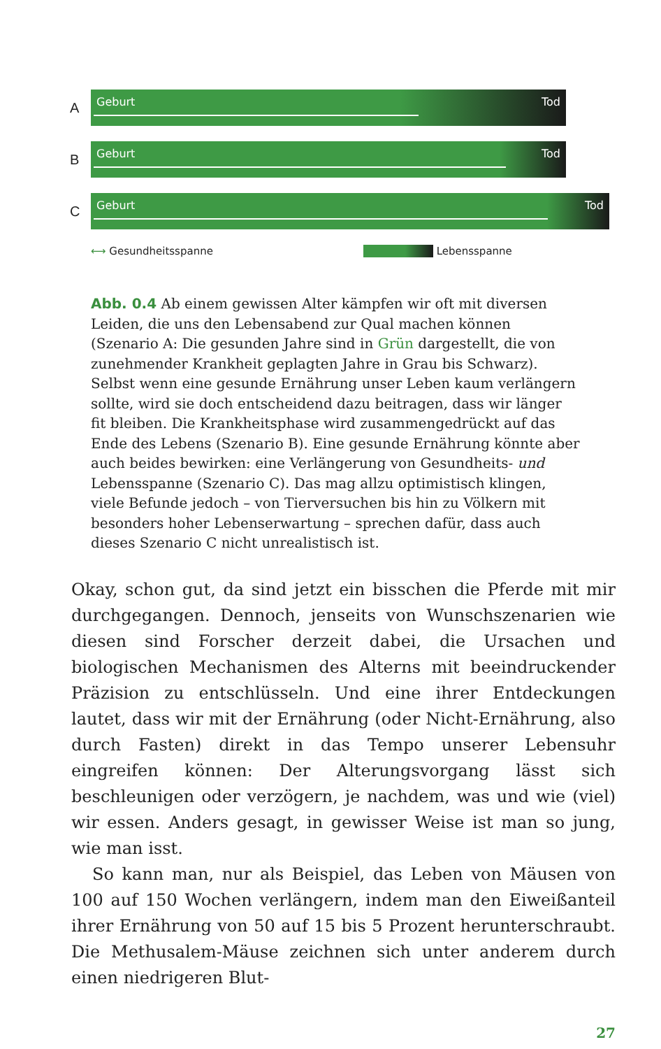A
Geburt Tod
B
Geburt Tod
C
Geburt Tod
⟷ Gesundheitsspanne Lebensspanne
Abb. 0.4 Ab einem gewissen Alter kämpfen wir oft mit diversen Leiden, die uns den Lebensabend zur Qual machen können (Szenario A: Die gesunden Jahre sind in Grün dargestellt, die von zunehmender Krankheit geplagten Jahre in Grau bis Schwarz). Selbst wenn eine gesunde Ernährung unser Leben kaum verlängern sollte, wird sie doch entscheidend dazu beitragen, dass wir länger fit bleiben. Die Krankheitsphase wird zusammengedrückt auf das Ende des Lebens (Szenario B). Eine gesunde Ernährung könnte aber auch beides bewirken: eine Verlängerung von Gesundheits- und Lebensspanne (Szenario C). Das mag allzu optimistisch klingen, viele Befunde jedoch – von Tierversuchen bis hin zu Völkern mit besonders hoher Lebenserwartung – sprechen dafür, dass auch dieses Szenario C nicht unrealistisch ist.
Okay, schon gut, da sind jetzt ein bisschen die Pferde mit mir durchgegangen. Dennoch, jenseits von Wunschszenarien wie diesen sind Forscher derzeit dabei, die Ursachen und biologischen Mechanismen des Alterns mit beeindruckender Präzision zu entschlüsseln. Und eine ihrer Entdeckungen lautet, dass wir mit der Ernährung (oder Nicht-Ernährung, also durch Fasten) direkt in das Tempo unserer Lebensuhr eingreifen können: Der Alterungsvorgang lässt sich beschleunigen oder verzögern, je nachdem, was und wie (viel) wir essen. Anders gesagt, in gewisser Weise ist man so jung, wie man isst.
So kann man, nur als Beispiel, das Leben von Mäusen von 100 auf 150 Wochen verlängern, indem man den Eiweißanteil ihrer Ernährung von 50 auf 15 bis 5 Prozent herunterschraubt. Die Methusalem-Mäuse zeichnen sich unter anderem durch einen niedrigeren Blut-
27